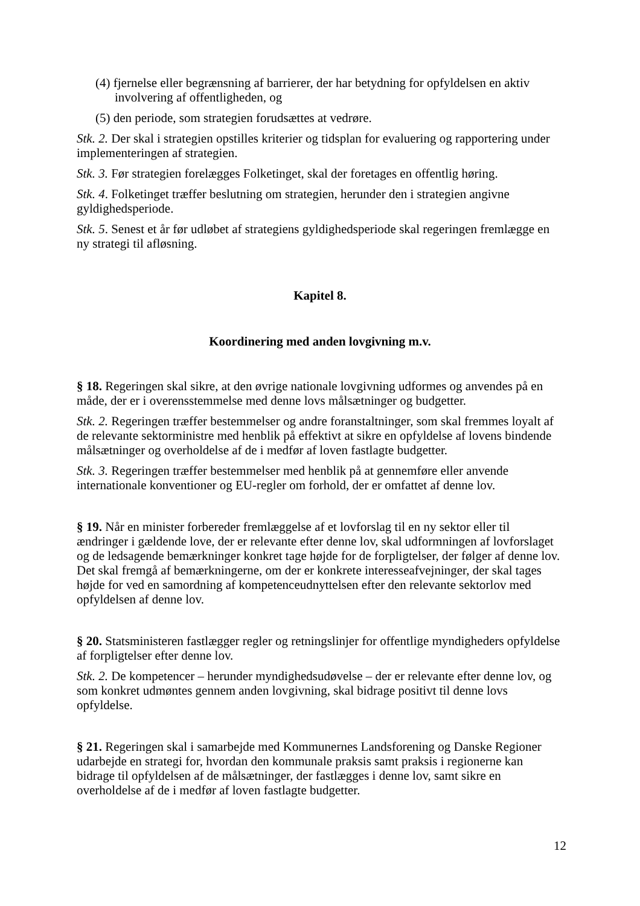(4) fjernelse eller begrænsning af barrierer, der har betydning for opfyldelsen en aktiv involvering af offentligheden, og
(5) den periode, som strategien forudsættes at vedrøre.
Stk. 2. Der skal i strategien opstilles kriterier og tidsplan for evaluering og rapportering under implementeringen af strategien.
Stk. 3. Før strategien forelægges Folketinget, skal der foretages en offentlig høring.
Stk. 4. Folketinget træffer beslutning om strategien, herunder den i strategien angivne gyldighedsperiode.
Stk. 5. Senest et år før udløbet af strategiens gyldighedsperiode skal regeringen fremlægge en ny strategi til afløsning.
Kapitel 8.
Koordinering med anden lovgivning m.v.
§ 18. Regeringen skal sikre, at den øvrige nationale lovgivning udformes og anvendes på en måde, der er i overensstemmelse med denne lovs målsætninger og budgetter.
Stk. 2. Regeringen træffer bestemmelser og andre foranstaltninger, som skal fremmes loyalt af de relevante sektorministre med henblik på effektivt at sikre en opfyldelse af lovens bindende målsætninger og overholdelse af de i medfør af loven fastlagte budgetter.
Stk. 3. Regeringen træffer bestemmelser med henblik på at gennemføre eller anvende internationale konventioner og EU-regler om forhold, der er omfattet af denne lov.
§ 19. Når en minister forbereder fremlæggelse af et lovforslag til en ny sektor eller til ændringer i gældende love, der er relevante efter denne lov, skal udformningen af lovforslaget og de ledsagende bemærkninger konkret tage højde for de forpligtelser, der følger af denne lov. Det skal fremgå af bemærkningerne, om der er konkrete interesseafvejninger, der skal tages højde for ved en samordning af kompetenceudnyttelsen efter den relevante sektorlov med opfyldelsen af denne lov.
§ 20. Statsministeren fastlægger regler og retningslinjer for offentlige myndigheders opfyldelse af forpligtelser efter denne lov.
Stk. 2. De kompetencer – herunder myndighedsudøvelse – der er relevante efter denne lov, og som konkret udmøntes gennem anden lovgivning, skal bidrage positivt til denne lovs opfyldelse.
§ 21. Regeringen skal i samarbejde med Kommunernes Landsforening og Danske Regioner udarbejde en strategi for, hvordan den kommunale praksis samt praksis i regionerne kan bidrage til opfyldelsen af de målsætninger, der fastlægges i denne lov, samt sikre en overholdelse af de i medfør af loven fastlagte budgetter.
12